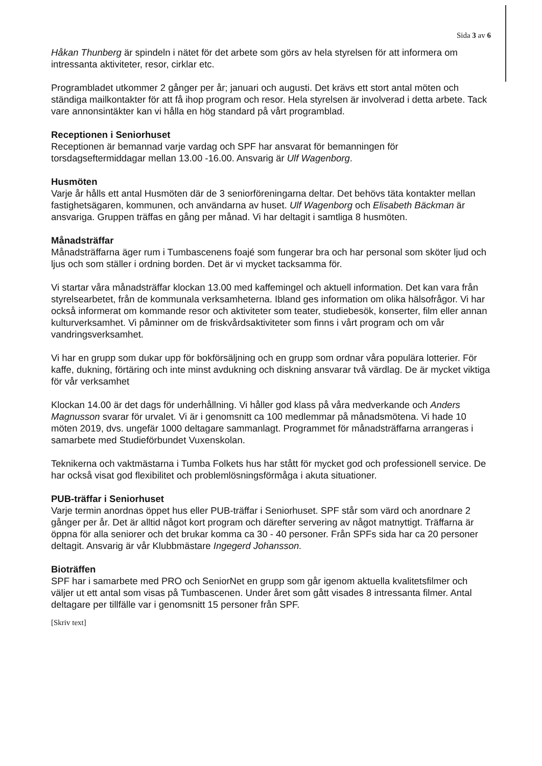Sida 3 av 6
Håkan Thunberg är spindeln i nätet för det arbete som görs av hela styrelsen för att informera om intressanta aktiviteter, resor, cirklar etc.
Programbladet utkommer 2 gånger per år; januari och augusti. Det krävs ett stort antal möten och ständiga mailkontakter för att få ihop program och resor. Hela styrelsen är involverad i detta arbete. Tack vare annonsintäkter kan vi hålla en hög standard på vårt programblad.
Receptionen i Seniorhuset
Receptionen är bemannad varje vardag och SPF har ansvarat för bemanningen för torsdagseftermiddagar mellan 13.00 -16.00. Ansvarig är Ulf Wagenborg.
Husmöten
Varje år hålls ett antal Husmöten där de 3 seniorföreningarna deltar. Det behövs täta kontakter mellan fastighetsägaren, kommunen, och användarna av huset. Ulf Wagenborg och Elisabeth Bäckman är ansvariga. Gruppen träffas en gång per månad. Vi har deltagit i samtliga 8 husmöten.
Månadsträffar
Månadsträffarna äger rum i Tumbascenens foajé som fungerar bra och har personal som sköter ljud och ljus och som ställer i ordning borden. Det är vi mycket tacksamma för.
Vi startar våra månadsträffar klockan 13.00 med kaffemingel och aktuell information. Det kan vara från styrelsearbetet, från de kommunala verksamheterna. Ibland ges information om olika hälsofrågor. Vi har också informerat om kommande resor och aktiviteter som teater, studiebesök, konserter, film eller annan kulturverksamhet. Vi påminner om de friskvårdsaktiviteter som finns i vårt program och om vår vandringsverksamhet.
Vi har en grupp som dukar upp för bokförsäljning och en grupp som ordnar våra populära lotterier. För kaffe, dukning, förtäring och inte minst avdukning och diskning ansvarar två värdlag. De är mycket viktiga för vår verksamhet
Klockan 14.00 är det dags för underhållning. Vi håller god klass på våra medverkande och Anders Magnusson svarar för urvalet. Vi är i genomsnitt ca 100 medlemmar på månadsmötena. Vi hade 10 möten 2019, dvs. ungefär 1000 deltagare sammanlagt. Programmet för månadsträffarna arrangeras i samarbete med Studieförbundet Vuxenskolan.
Teknikerna och vaktmästarna i Tumba Folkets hus har stått för mycket god och professionell service. De har också visat god flexibilitet och problemlösningsförmåga i akuta situationer.
PUB-träffar i Seniorhuset
Varje termin anordnas öppet hus eller PUB-träffar i Seniorhuset. SPF står som värd och anordnare 2 gånger per år. Det är alltid något kort program och därefter servering av något matnyttigt. Träffarna är öppna för alla seniorer och det brukar komma ca 30 - 40 personer. Från SPFs sida har ca 20 personer deltagit. Ansvarig är vår Klubbmästare Ingegerd Johansson.
Bioträffen
SPF har i samarbete med PRO och SeniorNet en grupp som går igenom aktuella kvalitetsfilmer och väljer ut ett antal som visas på Tumbascenen. Under året som gått visades 8 intressanta filmer. Antal deltagare per tillfälle var i genomsnitt 15 personer från SPF.
[Skriv text]